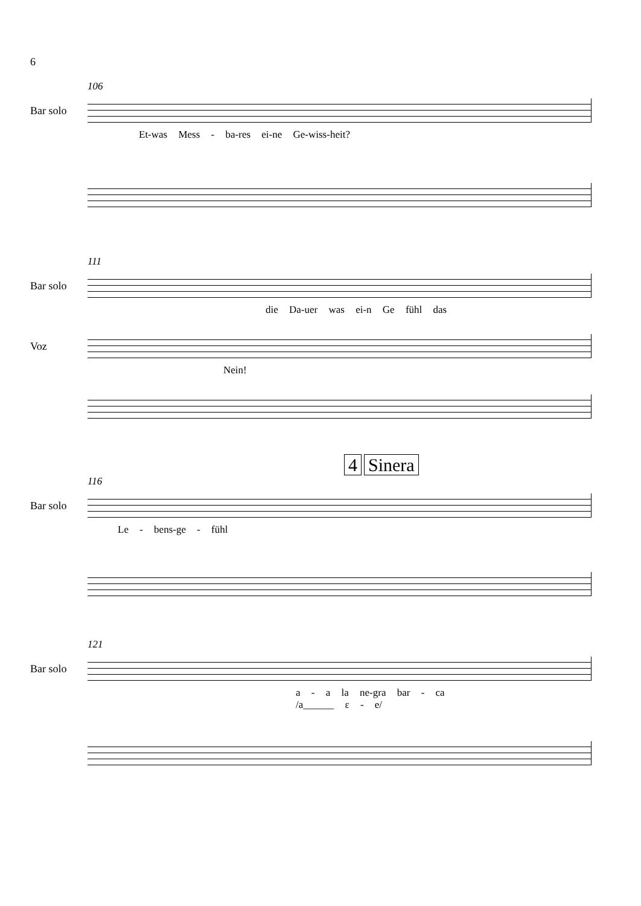6
106
Bar solo
Et-was Mess - ba-res ei-ne Ge-wiss-heit?
111
Bar solo
die Da-uer was ei-n Ge fühl das
Voz
Nein!
4 Sinera
116
Bar solo
Le - bens-ge - fühl
121
Bar solo
a - a la ne-gra bar - ca
/a______ ε - e/